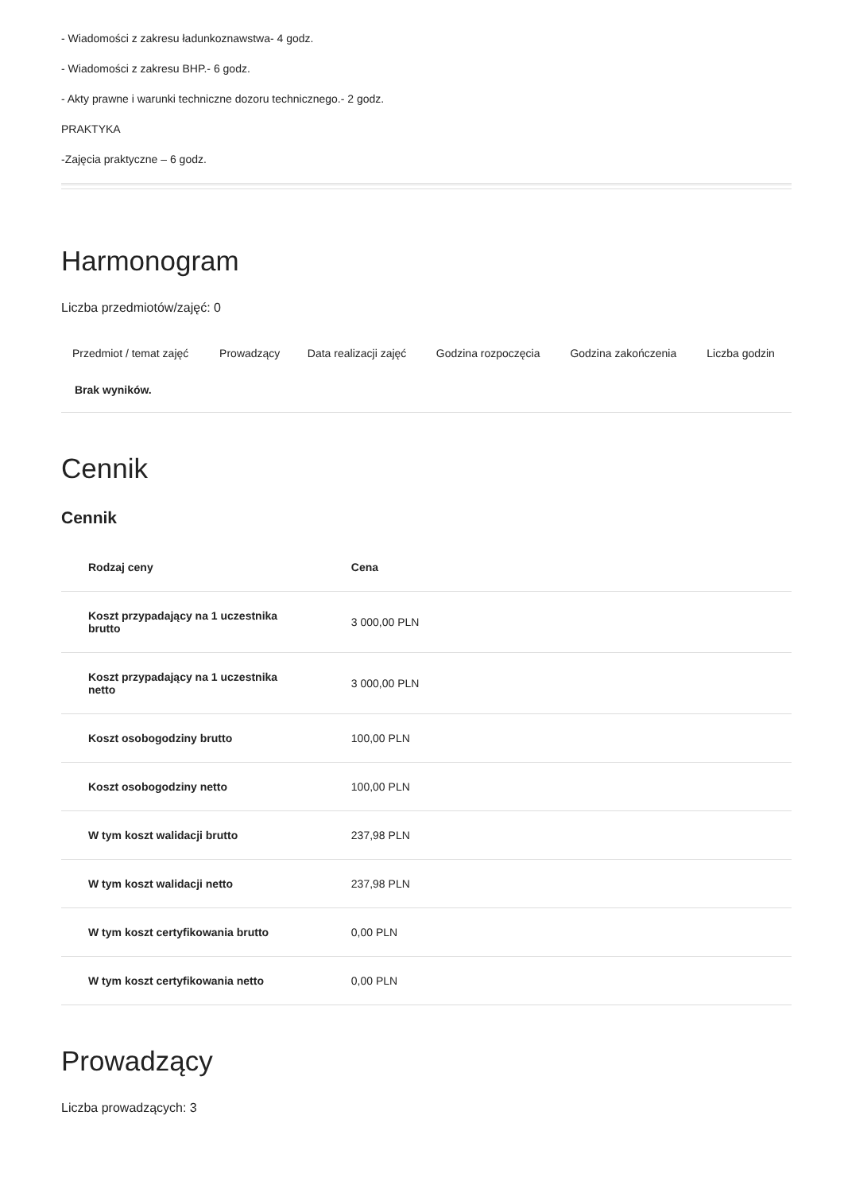- Wiadomości z zakresu ładunkoznawstwa- 4 godz.
- Wiadomości z zakresu BHP.- 6 godz.
- Akty prawne i warunki techniczne dozoru technicznego.- 2 godz.
PRAKTYKA
-Zajęcia praktyczne – 6 godz.
Harmonogram
Liczba przedmiotów/zajęć: 0
| Przedmiot / temat zajęć | Prowadzący | Data realizacji zajęć | Godzina rozpoczęcia | Godzina zakończenia | Liczba godzin |
| --- | --- | --- | --- | --- | --- |
| Brak wyników. | | | | | |
Cennik
Cennik
| Rodzaj ceny | Cena |
| --- | --- |
| Koszt przypadający na 1 uczestnika brutto | 3 000,00 PLN |
| Koszt przypadający na 1 uczestnika netto | 3 000,00 PLN |
| Koszt osobogodziny brutto | 100,00 PLN |
| Koszt osobogodziny netto | 100,00 PLN |
| W tym koszt walidacji brutto | 237,98 PLN |
| W tym koszt walidacji netto | 237,98 PLN |
| W tym koszt certyfikowania brutto | 0,00 PLN |
| W tym koszt certyfikowania netto | 0,00 PLN |
Prowadzący
Liczba prowadzących: 3